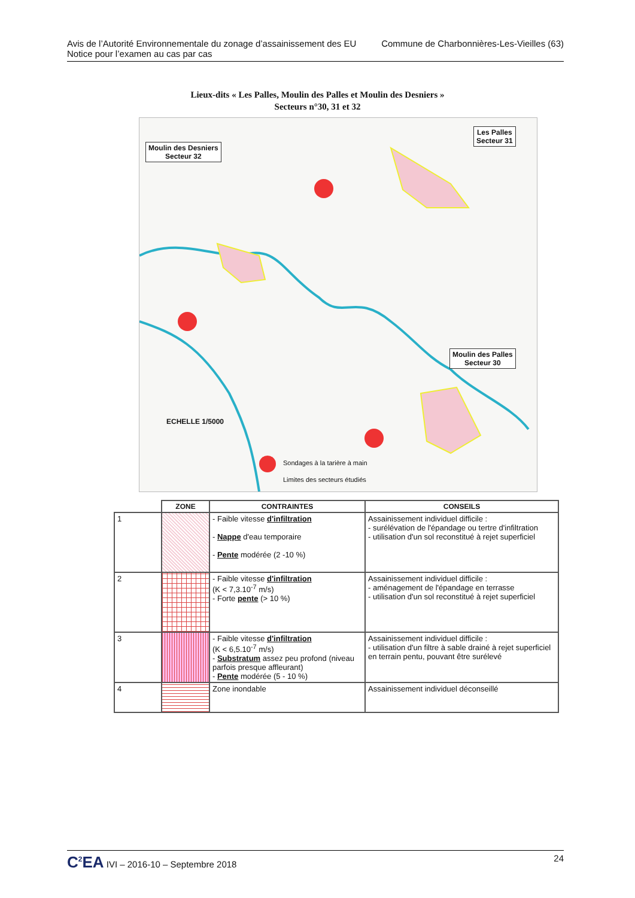Avis de l’Autorité Environnementale du zonage d’assainissement des EU
Notice pour l’examen au cas par cas
Commune de Charbonnières-Les-Vieilles (63)
Lieux-dits « Les Palles, Moulin des Palles et Moulin des Desniers »
Secteurs n°30, 31 et 32
Moulin des Desniers
Secteur 32
Les Palles
Secteur 31
Moulin des Palles
Secteur 30
ECHELLE 1/5000
Sondages à la tarière à main
Limites des secteurs étudiés
| | ZONE | CONTRAINTES | CONSEILS |
| --- | --- | --- | --- |
| 1 | | - Faible vitesse d'infiltration - Nappe d'eau temporaire - Pente modérée (2 -10 %) | Assainissement individuel difficile : - surélévation de l'épandage ou tertre d'infiltration - utilisation d'un sol reconstitué à rejet superficiel |
| 2 | | - Faible vitesse d'infiltration (K < 7,3.10<sup>-7</sup> m/s) - Forte pente (> 10 %) | Assainissement individuel difficile : - aménagement de l'épandage en terrasse - utilisation d'un sol reconstitué à rejet superficiel |
| 3 | | - Faible vitesse d'infiltration (K < 6,5.10<sup>-7</sup> m/s) - Substratum assez peu profond (niveau parfois presque affleurant) - Pente modérée (5 - 10 %) | Assainissement individuel difficile : - utilisation d'un filtre à sable drainé à rejet superficiel en terrain pentu, pouvant être surélevé |
| 4 | | Zone inondable | Assainissement individuel déconseillé |
C<sup>2</sup>EA IVI – 2016-10 – Septembre 2018
24